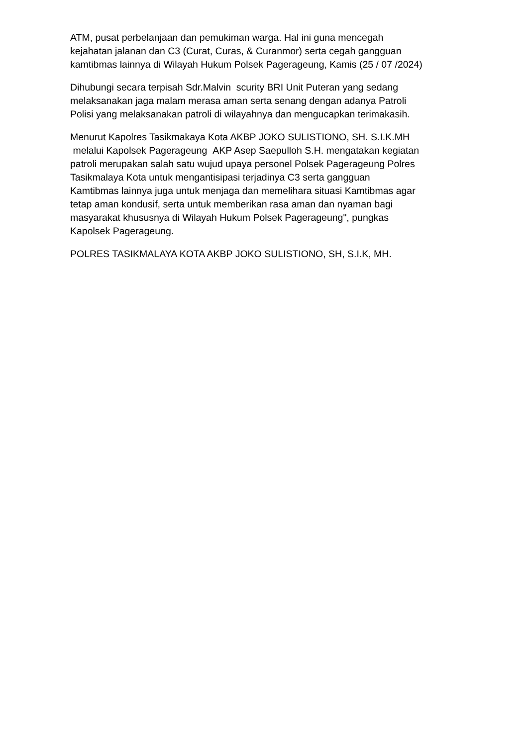ATM, pusat perbelanjaan dan pemukiman warga. Hal ini guna mencegah
kejahatan jalanan dan C3 (Curat, Curas, & Curanmor) serta cegah gangguan
kamtibmas lainnya di Wilayah Hukum Polsek Pagerageung, Kamis (25 / 07 /2024)
Dihubungi secara terpisah Sdr.Malvin scurity BRI Unit Puteran yang sedang
melaksanakan jaga malam merasa aman serta senang dengan adanya Patroli
Polisi yang melaksanakan patroli di wilayahnya dan mengucapkan terimakasih.
Menurut Kapolres Tasikmakaya Kota AKBP JOKO SULISTIONO, SH. S.I.K.MH
melalui Kapolsek Pagerageung AKP Asep Saepulloh S.H. mengatakan kegiatan
patroli merupakan salah satu wujud upaya personel Polsek Pagerageung Polres
Tasikmalaya Kota untuk mengantisipasi terjadinya C3 serta gangguan
Kamtibmas lainnya juga untuk menjaga dan memelihara situasi Kamtibmas agar
tetap aman kondusif, serta untuk memberikan rasa aman dan nyaman bagi
masyarakat khususnya di Wilayah Hukum Polsek Pagerageung", pungkas
Kapolsek Pagerageung.
POLRES TASIKMALAYA KOTA AKBP JOKO SULISTIONO, SH, S.I.K, MH.